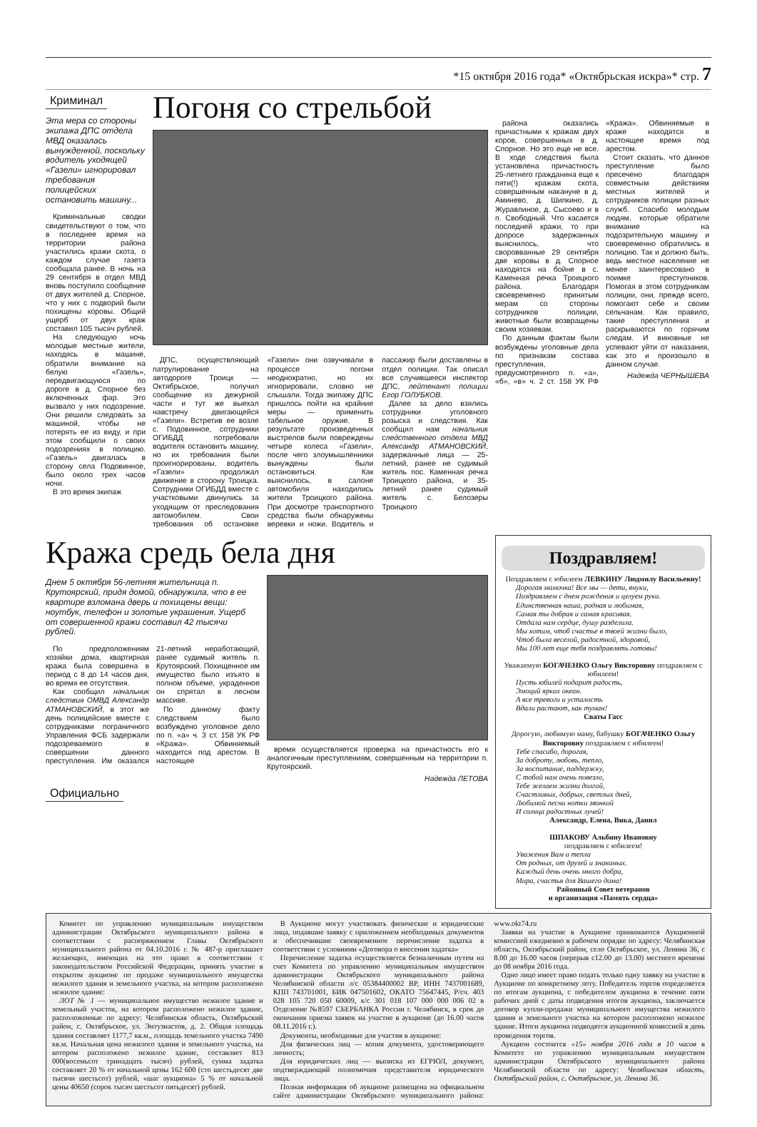*15 октября 2016 года* «Октябрьская искра»* стр. 7
Криминал
Эта мера со стороны экипажа ДПС отдела МВД оказалась вынужденной, поскольку водитель уходящей «Газели» игнорировал требования полицейских остановить машину...
Криминальные сводки свидетельствуют о том, что в последнее время на территории района участились кражи скота, о каждом случае газета сообщала ранее. В ночь на 29 сентября в отдел МВД вновь поступило сообщение от двух жителей д. Спорное, что у них с подворий были похищены коровы. Общий ущерб от двух краж составил 105 тысяч рублей.
На следующую ночь молодые местные жители, находясь в машине, обратили внимание на белую «Газель», передвигающуюся по дороге в д. Спорное без включенных фар. Это вызвало у них подозрение. Они решили следовать за машиной, чтобы не потерять ее из виду, и при этом сообщили о своих подозрениях в полицию. «Газель» двигалась в сторону села Подовинное, было около трех часов ночи.
В это время экипаж
Погоня со стрельбой
ДПС, осуществляющий патрулирование на автодороге Троицк — Октябрьское, получил сообщение из дежурной части и тут же выехал навстречу двигающейся «Газели». Встретив ее возле с. Подовинное, сотрудники ОГИБДД потребовали водителя остановить машину, но их требования были проигнорированы, водитель «Газели» продолжал движение в сторону Троицка. Сотрудники ОГИБДД вместе с участковыми двинулись за уходящим от преследования автомобилем. Свои требования об остановке «Газели» они озвучивали в процессе погони неоднократно, но их игнорировали, словно не слышали. Тогда экипажу ДПС пришлось пойти на крайние меры — применить табельное оружие. В результате произведенных выстрелов были повреждены четыре колеса «Газели», после чего злоумышленники вынуждены были остановиться. Как выяснилось, в салоне автомобиля находились жители Троицкого района. При досмотре транспортного средства были обнаружены веревки и ножи. Водитель и пассажир были доставлены в отдел полиции. Так описал все случившееся инспектор ДПС, лейтенант полиции Егор ГОЛУБКОВ.
Далее за дело взялись сотрудники уголовного розыска и следствия. Как сообщил нам начальник следственного отдела МВД Александр АТМАНОВСКИЙ, задержанные лица — 25-летний, ранее не судимый житель пос. Каменная речка Троицкого района, и 35-летний ранее судимый житель с. Белозеры Троицкого
района оказались причастными к кражам двух коров, совершенных в д. Спорное. Но это еще не все. В ходе следствия была установлена причастность 25-летнего гражданина еще к пяти(!) кражам скота, совершенным накануне в д. Аминево, д. Шипкино, д. Журавлиное, д. Сысоево и в п. Свободный. Что касается последней кражи, то при допросе задержанных выяснилось, что своровванные 29 сентября две коровы в д. Спорное находятся на бойне в с. Каменная речка Троицкого района. Благодаря своевременно принятым мерам со стороны сотрудников полиции, животные были возвращены своим хозяевам.
По данным фактам были возбуждены уголовные дела по признакам состава преступления, предусмотренного п. «а», «б», «в» ч. 2 ст. 158 УК РФ «Кража». Обвиняемые в краже находятся в настоящее время под арестом.
Стоит сказать, что данное преступление было пресечено благодаря совместным действиям местных жителей и сотрудников полиции разных служб. Спасибо молодым людям, которые обратили внимание на подозрительную машину и своевременно обратились в полицию. Так и должно быть, ведь местное население не менее заинтересовано в поимке преступников. Помогая в этом сотрудникам полиции, они, прежде всего, помогают себе и своим сельчанам. Как правило, такие преступления и раскрываются по горячим следам. И виновные не успевают уйти от наказания, как это и произошло в данном случае.
Надежда ЧЕРНЫШЕВА
Кража средь бела дня
Днем 5 октября 56-летняя жительница п. Крутоярский, придя домой, обнаружила, что в ее квартире взломана дверь и похищены вещи: ноутбук, телефон и золотые украшения. Ущерб от совершенной кражи составил 42 тысячи рублей.
По предположениям хозяйки дома, квартирная кража была совершена в период с 8 до 14 часов дня, во время ее отсутствия.
Как сообщил начальник следствия ОМВД Александр АТМАНОВСКИЙ, в этот же день полицейские вместе с сотрудниками пограничного Управления ФСБ задержали подозреваемого в совершении данного преступления. Им оказался 21-летний неработающий, ранее судимый житель п. Крутоярский. Похищенное им имущество было изъято в полном объеме, украденное он спрятал в лесном массиве.
По данному факту следствием было возбуждено уголовное дело по п. «а» ч. 3 ст. 158 УК РФ «Кража». Обвиняемый находится под арестом. В настоящее
время осуществляется проверка на причастность его к аналогичным преступлениям, совершенным на территории п. Крутоярский.
Надежда ЛЕТОВА
Официально
Поздравляем!
Поздравляем с юбилеем ЛЕВКИНУ Людмилу Васильевну!
Дорогая мамочка! Все мы — дети, внуки,
Поздравляем с днем рождения и целуем руки.
Единственная наша, родная и любимая,
Самая ты добрая и самая красивая.
Отдала нам сердце, душу разделила.
Мы хотим, чтоб счастье в твоей жизни было,
Чтоб была веселой, радостной, здоровой,
Мы 100 лет еще тебя поздравлять готовы!
Уважаемую БОГАЧЕНКО Ольгу Викторовну поздравляем с юбилеем!
Пусть юбилей подарит радость,
Эмоций ярких океан.
А все тревоги и усталость
Вдали растают, как туман!
Сваты Гасс
Дорогую, любимую маму, бабушку БОГАЧЕНКО Ольгу Викторовну поздравляем с юбилеем!
Тебе спасибо, дорогая,
За доброту, любовь, тепло,
За воспитание, поддержку,
С тобой нам очень повезло,
Тебе желаем жизни долгой,
Счастливых, добрых, светлых дней,
Любимой песни нотки звонкой
И солнца радостных лучей!
Александр, Елена, Вика, Данил
ШПАКОВУ Альбину Ивановну
поздравляем с юбилеем!
Уважения Вам и тепла
От родных, от друзей и знакомых.
Каждый день очень много добра,
Мира, счастья для Вашего дома!
Районный Совет ветеранов
и организация «Память сердца»
Комитет по управлению муниципальным имуществом администрации Октябрьского муниципального района в соответствии с распоряжением Главы Октябрьского муниципального района от 04.10.2016 г. № 487-р приглашает желающих, имеющих на это право в соответствии с законодательством Российской Федерации, принять участие в открытом аукционе по продаже муниципального имущества нежилого здания и земельного участка, на котором расположено нежилое здание:
ЛОТ № 1 — муниципальное имущество нежилое здание и земельный участок, на котором расположено нежилое здание, расположенные по адресу: Челябинская область, Октябрьский район, с. Октябрьское, ул. Энтузиастов, д. 2. Общая площадь здания составляет 1177,7 кв.м., площадь земельного участка 7490 кв.м. Начальная цена нежилого здания и земельного участка, на котором расположено нежилое здание, составляет 813 000(восемьсот тринадцать тысяч) рублей, сумма задатка составляет 20 % от начальной цены 162 600 (сто шестьдесят две тысячи шестьсот) рублей, «шаг аукциона» 5 % от начальной цены 40650 (сорок тысяч шестьсот пятьдесят) рублей.
В Аукционе могут участвовать физические и юридические лица, подавшие заявку с приложением необходимых документов и обеспечившие своевременное перечисление задатка в соответствии с условиями «Договора о внесении задатка»
Перечисление задатка осуществляется безналичным путем на счет Комитета по управлению муниципальным имуществом администрации Октябрьского муниципального района Челябинской области л/с 05384400002 ВР, ИНН 7437001689, КПП 743701001, БИК 047501602, ОКАТО 75647445, Р/сч. 403 028 105 720 050 60009, к/с 301 018 107 000 000 006 02 в Отделение №8597 СБЕРБАНКА России г. Челябинск, в срок до окончания приема заявок на участие в аукционе (до 16.00 часов 08.11.2016 г.).
Документы, необходимые для участия в аукционе:
Для физических лиц — копия документа, удостоверяющего личность;
Для юридических лиц — выписка из ЕГРЮЛ, документ, подтверждающий полномочия представителя юридического лица.
Полная информация об аукционе размещена на официальном сайте администрации Октябрьского муниципального района: www.okt74.ru
Заявки на участие в Аукционе принимаются Аукционной комиссией ежедневно в рабочем порядке по адресу: Челябинская область, Октябрьский район, село Октябрьское, ул. Ленина 36, с 8.00 до 16.00 часов (перерыв с12.00 до 13.00) местного времени до 08 ноября 2016 года.
Одно лицо имеет право подать только одну заявку на участие в Аукционе по конкретному лоту. Победитель торгов определяется по итогам аукциона, с победителем аукциона в течение пяти рабочих дней с даты подведения итогов аукциона, заключается договор купли-продажи муниципального имущества нежилого здания и земельного участка на котором расположено нежилое здание. Итоги аукциона подводятся аукционной комиссией в день проведения торгов.
Аукцион состоится «15» ноября 2016 года в 10 часов в Комитете по управлению муниципальным имуществом администрации Октябрьского муниципального района Челябинской области по адресу: Челябинская область, Октябрьский район, с. Октябрьское, ул. Ленина 36.